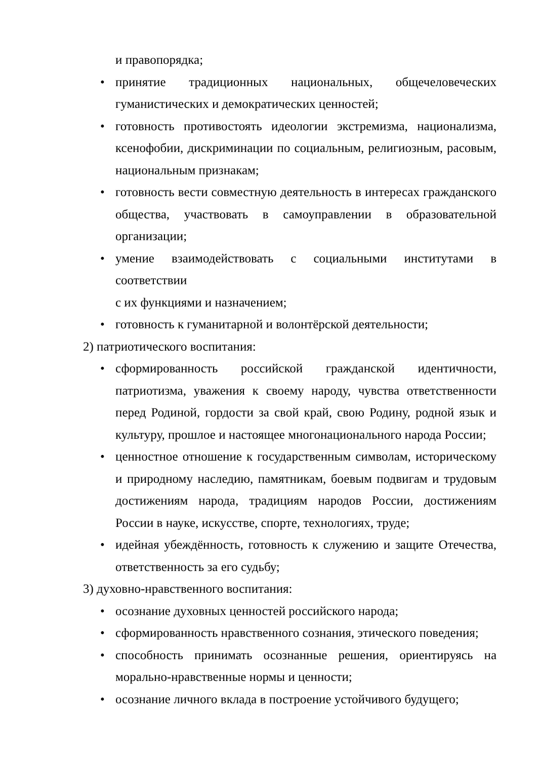и правопорядка;
• принятие традиционных национальных, общечеловеческих гуманистических и демократических ценностей;
• готовность противостоять идеологии экстремизма, национализма, ксенофобии, дискриминации по социальным, религиозным, расовым, национальным признакам;
• готовность вести совместную деятельность в интересах гражданского общества, участвовать в самоуправлении в образовательной организации;
• умение взаимодействовать с социальными институтами в соответствии
с их функциями и назначением;
• готовность к гуманитарной и волонтёрской деятельности;
2) патриотического воспитания:
• сформированность российской гражданской идентичности, патриотизма, уважения к своему народу, чувства ответственности перед Родиной, гордости за свой край, свою Родину, родной язык и культуру, прошлое и настоящее многонационального народа России;
• ценностное отношение к государственным символам, историческому и природному наследию, памятникам, боевым подвигам и трудовым достижениям народа, традициям народов России, достижениям России в науке, искусстве, спорте, технологиях, труде;
• идейная убеждённость, готовность к служению и защите Отечества, ответственность за его судьбу;
3) духовно-нравственного воспитания:
• осознание духовных ценностей российского народа;
• сформированность нравственного сознания, этического поведения;
• способность принимать осознанные решения, ориентируясь на морально-нравственные нормы и ценности;
• осознание личного вклада в построение устойчивого будущего;